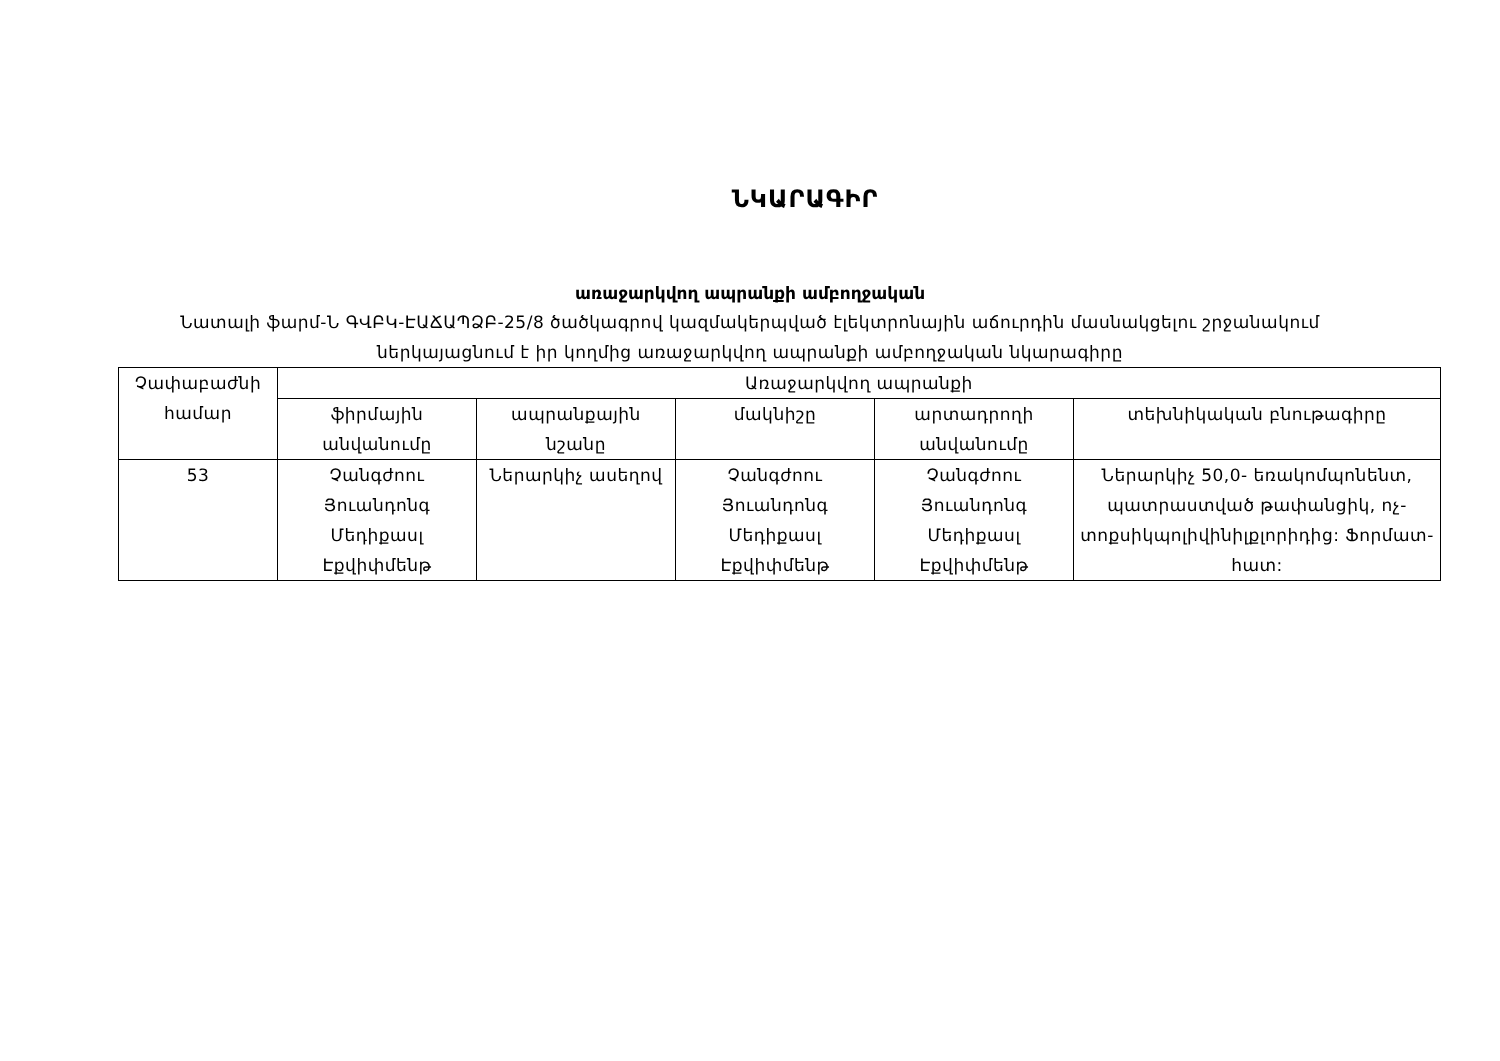ՆԿԱՐԱԳԻՐ
առաջարկվող ապրանքի ամբողջական
Նատալի ֆարմ-Ն ԳՎԲԿ-ԷԱՃԱՊՁԲ-25/8 ծածկագրով կազմակերպված էլեկտրոնային աճուրդին մասնակցելու շրջանակում
ներկայացնում է իր կողմից առաջարկվող ապրանքի ամբողջական նկարագիրը
| Չափաբաժնի համար | Առաջարկվող ապրանքի | | | | |
| --- | --- | --- | --- | --- | --- |
| | ֆիրմային անվանումը | ապրանքային նշանը | մակնիշը | արտադրողի անվանումը | տեխնիկական բնութագիրը |
| 53 | Չանգժոու Յուանդոնգ Մեդիքաuլ Էքվիփմենթ | Ներարկիչ ասեղով | Չանգժոու Յուանդոնգ Մեդիքաuլ Էքվիփմենթ | Չանգժոու Յուանդոնգ Մեդիքաuլ Էքվիփմենթ | Ներարկիչ 50,0- եռակոմպոնենտ, պատրաստված թափանցիկ, ոչ-տոքսիկպոլիվինիլքլորիդից: Ֆորմատ- հատ: |